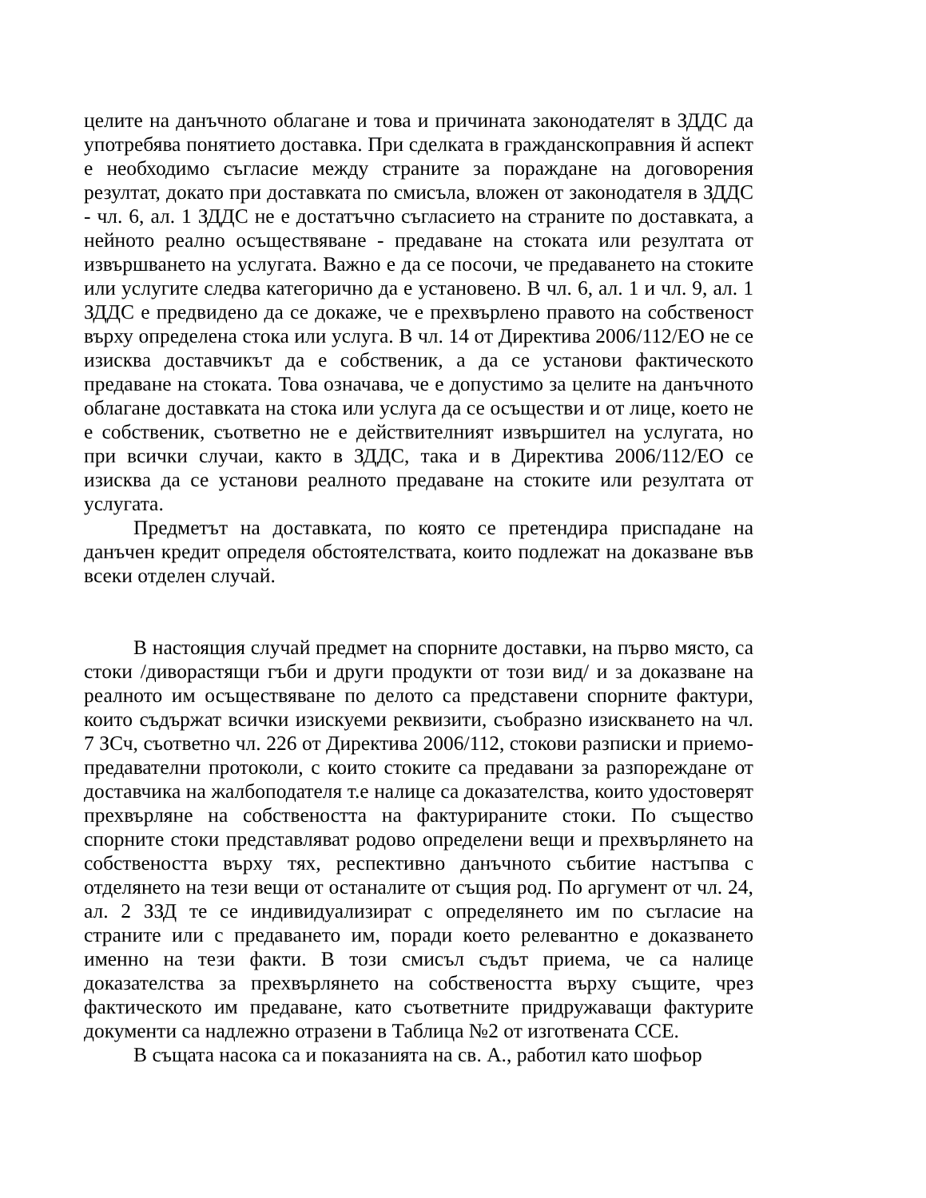целите на данъчното облагане и това и причината законодателят в ЗДДС да употребява понятието доставка. При сделката в гражданскоправния й аспект е необходимо съгласие между страните за пораждане на договорения резултат, докато при доставката по смисъла, вложен от законодателя в ЗДДС - чл. 6, ал. 1 ЗДДС не е достатъчно съгласието на страните по доставката, а нейното реално осъществяване - предаване на стоката или резултата от извършването на услугата. Важно е да се посочи, че предаването на стоките или услугите следва категорично да е установено. В чл. 6, ал. 1 и чл. 9, ал. 1 ЗДДС е предвидено да се докаже, че е прехвърлено правото на собственост върху определена стока или услуга. В чл. 14 от Директива 2006/112/ЕО не се изисква доставчикът да е собственик, а да се установи фактическото предаване на стоката. Това означава, че е допустимо за целите на данъчното облагане доставката на стока или услуга да се осъществи и от лице, което не е собственик, съответно не е действителният извършител на услугата, но при всички случаи, както в ЗДДС, така и в Директива 2006/112/ЕО се изисква да се установи реалното предаване на стоките или резултата от услугата.
Предметът на доставката, по която се претендира приспадане на данъчен кредит определя обстоятелствата, които подлежат на доказване във всеки отделен случай.
В настоящия случай предмет на спорните доставки, на първо място, са стоки /диворастящи гъби и други продукти от този вид/ и за доказване на реалното им осъществяване по делото са представени спорните фактури, които съдържат всички изискуеми реквизити, съобразно изискването на чл. 7 ЗСч, съответно чл. 226 от Директива 2006/112, стокови разписки и приемо-предавателни протоколи, с които стоките са предавани за разпореждане от доставчика на жалбоподателя т.е налице са доказателства, които удостоверят прехвърляне на собствеността на фактурираните стоки. По същество спорните стоки представляват родово определени вещи и прехвърлянето на собствеността върху тях, респективно данъчното събитие настъпва с отделянето на тези вещи от останалите от същия род. По аргумент от чл. 24, ал. 2 ЗЗД те се индивидуализират с определянето им по съгласие на страните или с предаването им, поради което релевантно е доказването именно на тези факти. В този смисъл съдът приема, че са налице доказателства за прехвърлянето на собствеността върху същите, чрез фактическото им предаване, като съответните придружаващи фактурите документи са надлежно отразени в Таблица №2 от изготвената ССЕ.
В същата насока са и показанията на св. А., работил като шофьор